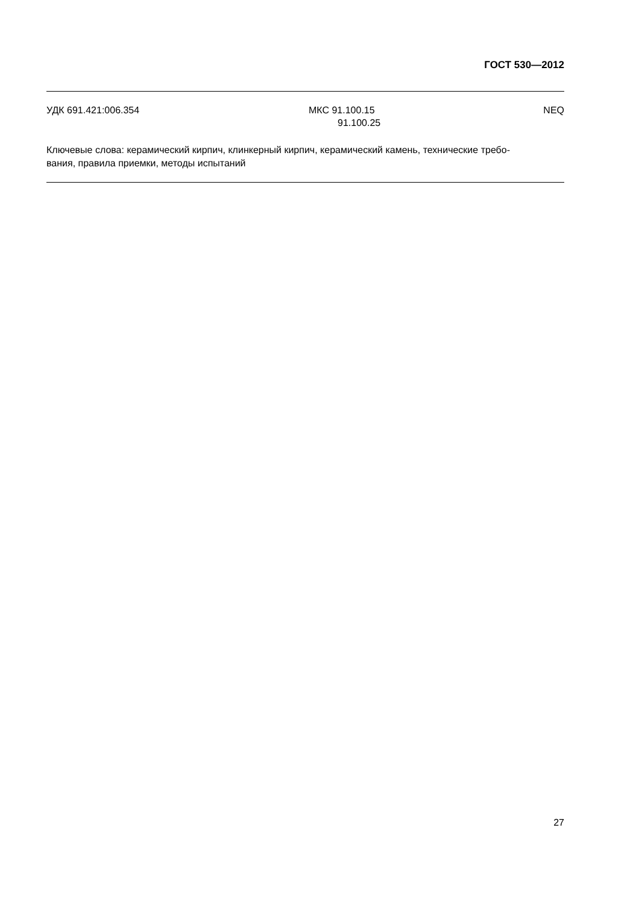ГОСТ 530—2012
УДК 691.421:006.354 МКС 91.100.15
91.100.25
NEQ
Ключевые слова: керамический кирпич, клинкерный кирпич, керамический камень, технические требо-
вания, правила приемки, методы испытаний
27